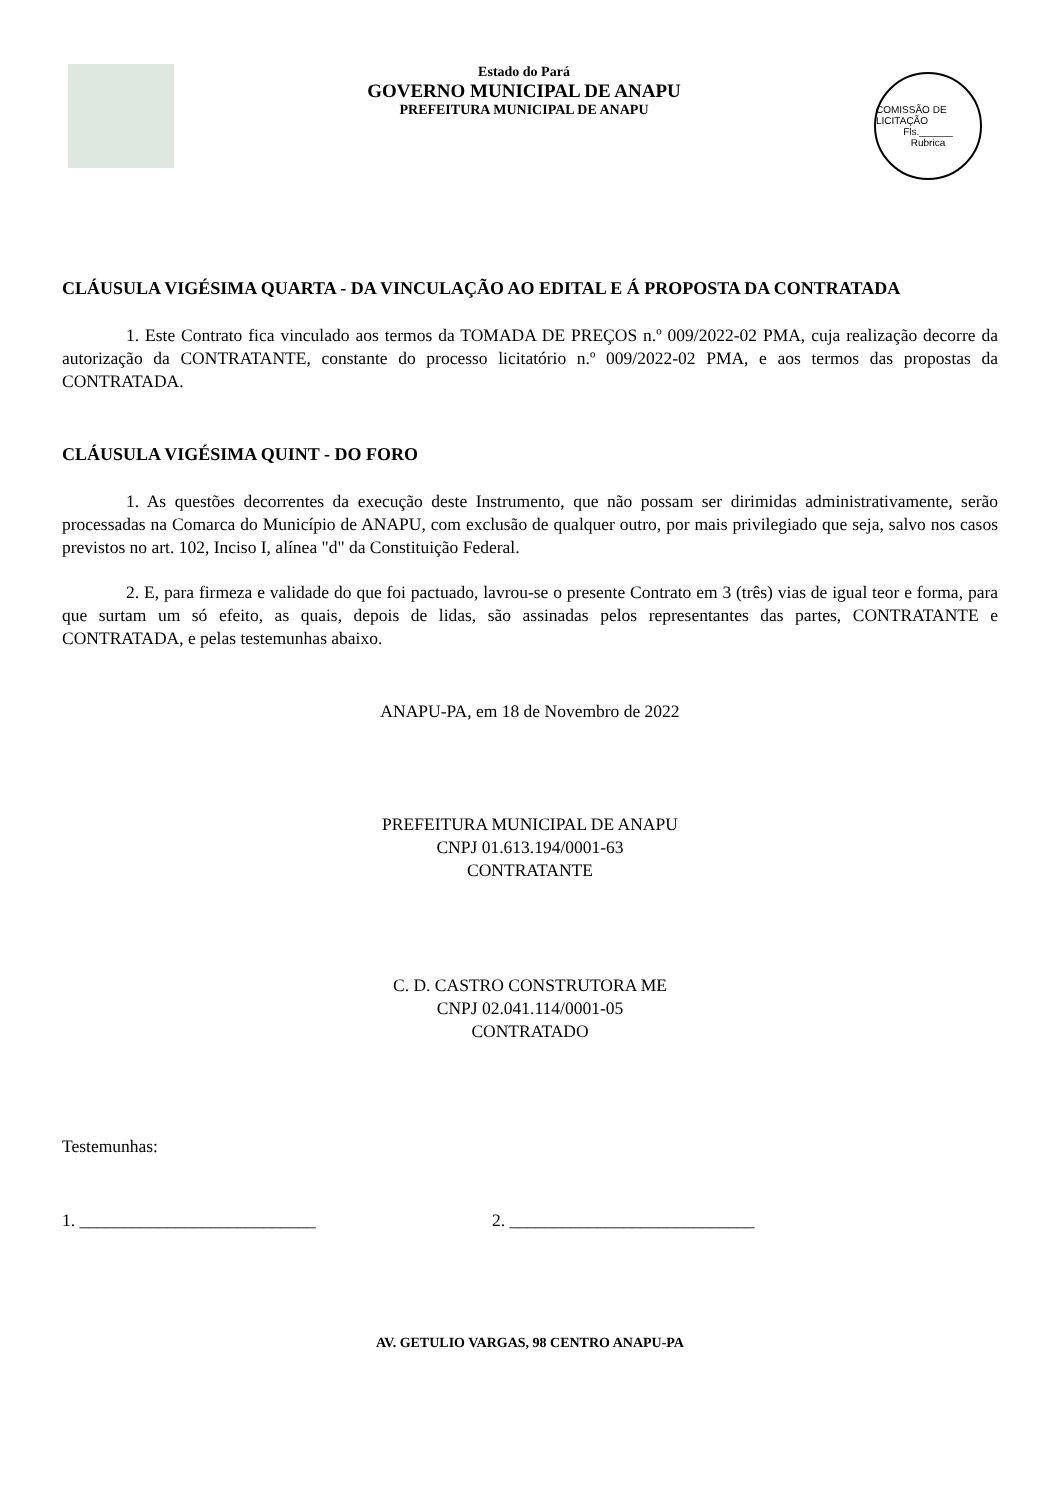Estado do Pará
GOVERNO MUNICIPAL DE ANAPU
PREFEITURA MUNICIPAL DE ANAPU
COMISSÃO DE LICITAÇÃO
Fls.______
Rubrica
CLÁUSULA VIGÉSIMA QUARTA - DA VINCULAÇÃO AO EDITAL E Á PROPOSTA DA CONTRATADA
1. Este Contrato fica vinculado aos termos da TOMADA DE PREÇOS n.º 009/2022-02 PMA, cuja realização decorre da autorização da CONTRATANTE, constante do processo licitatório n.º 009/2022-02 PMA, e aos termos das propostas da CONTRATADA.
CLÁUSULA VIGÉSIMA QUINT - DO FORO
1. As questões decorrentes da execução deste Instrumento, que não possam ser dirimidas administrativamente, serão processadas na Comarca do Município de ANAPU, com exclusão de qualquer outro, por mais privilegiado que seja, salvo nos casos previstos no art. 102, Inciso I, alínea "d" da Constituição Federal.
2. E, para firmeza e validade do que foi pactuado, lavrou-se o presente Contrato em 3 (três) vias de igual teor e forma, para que surtam um só efeito, as quais, depois de lidas, são assinadas pelos representantes das partes, CONTRATANTE e CONTRATADA, e pelas testemunhas abaixo.
ANAPU-PA, em 18 de Novembro de 2022
PREFEITURA MUNICIPAL DE ANAPU
CNPJ 01.613.194/0001-63
CONTRATANTE
C. D. CASTRO CONSTRUTORA ME
CNPJ 02.041.114/0001-05
CONTRATADO
Testemunhas:
1. ___________________________ 2. ____________________________
AV. GETULIO VARGAS, 98 CENTRO ANAPU-PA